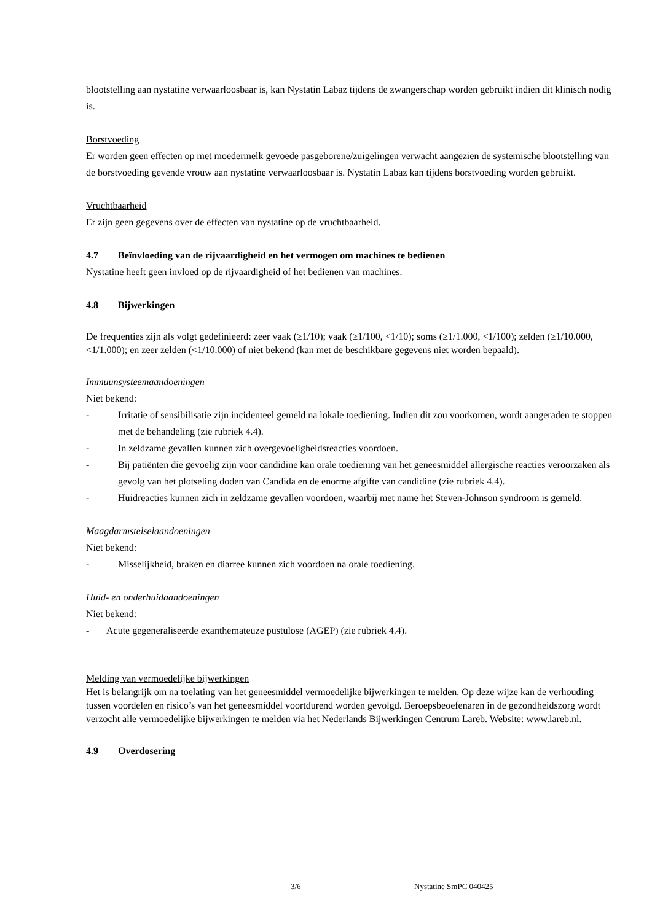blootstelling aan nystatine verwaarloosbaar is, kan Nystatin Labaz tijdens de zwangerschap worden gebruikt indien dit klinisch nodig is.
Borstvoeding
Er worden geen effecten op met moedermelk gevoede pasgeborene/zuigelingen verwacht aangezien de systemische blootstelling van de borstvoeding gevende vrouw aan nystatine verwaarloosbaar is. Nystatin Labaz kan tijdens borstvoeding worden gebruikt.
Vruchtbaarheid
Er zijn geen gegevens over de effecten van nystatine op de vruchtbaarheid.
4.7 Beïnvloeding van de rijvaardigheid en het vermogen om machines te bedienen
Nystatine heeft geen invloed op de rijvaardigheid of het bedienen van machines.
4.8 Bijwerkingen
De frequenties zijn als volgt gedefinieerd: zeer vaak (≥1/10); vaak (≥1/100, <1/10); soms (≥1/1.000, <1/100); zelden (≥1/10.000, <1/1.000); en zeer zelden (<1/10.000) of niet bekend (kan met de beschikbare gegevens niet worden bepaald).
Immuunsysteemaandoeningen
Niet bekend:
- Irritatie of sensibilisatie zijn incidenteel gemeld na lokale toediening. Indien dit zou voorkomen, wordt aangeraden te stoppen met de behandeling (zie rubriek 4.4).
- In zeldzame gevallen kunnen zich overgevoeligheidsreacties voordoen.
- Bij patiënten die gevoelig zijn voor candidine kan orale toediening van het geneesmiddel allergische reacties veroorzaken als gevolg van het plotseling doden van Candida en de enorme afgifte van candidine (zie rubriek 4.4).
- Huidreacties kunnen zich in zeldzame gevallen voordoen, waarbij met name het Steven-Johnson syndroom is gemeld.
Maagdarmstelselaandoeningen
Niet bekend:
- Misselijkheid, braken en diarree kunnen zich voordoen na orale toediening.
Huid- en onderhuidaandoeningen
Niet bekend:
- Acute gegeneraliseerde exanthemateuze pustulose (AGEP) (zie rubriek 4.4).
Melding van vermoedelijke bijwerkingen
Het is belangrijk om na toelating van het geneesmiddel vermoedelijke bijwerkingen te melden. Op deze wijze kan de verhouding tussen voordelen en risico’s van het geneesmiddel voortdurend worden gevolgd. Beroepsbeoefenaren in de gezondheidszorg wordt verzocht alle vermoedelijke bijwerkingen te melden via het Nederlands Bijwerkingen Centrum Lareb. Website: www.lareb.nl.
4.9 Overdosering
3/6 Nystatine SmPC 040425